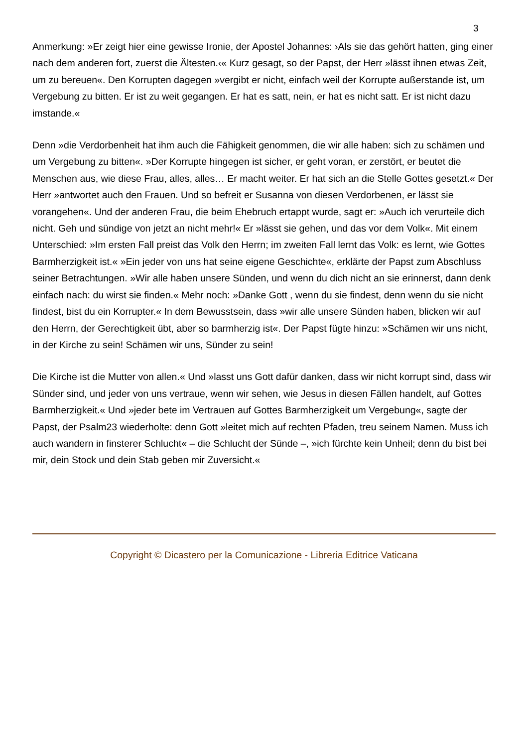3
Anmerkung: »Er zeigt hier eine gewisse Ironie, der Apostel Johannes: ›Als sie das gehört hatten, ging einer nach dem anderen fort, zuerst die Ältesten.‹« Kurz gesagt, so der Papst, der Herr »lässt ihnen etwas Zeit, um zu bereuen«. Den Korrupten dagegen »vergibt er nicht, einfach weil der Korrupte außerstande ist, um Vergebung zu bitten. Er ist zu weit gegangen. Er hat es satt, nein, er hat es nicht satt. Er ist nicht dazu imstande.«
Denn »die Verdorbenheit hat ihm auch die Fähigkeit genommen, die wir alle haben: sich zu schämen und um Vergebung zu bitten«. »Der Korrupte hingegen ist sicher, er geht voran, er zerstört, er beutet die Menschen aus, wie diese Frau, alles, alles… Er macht weiter. Er hat sich an die Stelle Gottes gesetzt.« Der Herr »antwortet auch den Frauen. Und so befreit er Susanna von diesen Verdorbenen, er lässt sie vorangehen«. Und der anderen Frau, die beim Ehebruch ertappt wurde, sagt er: »Auch ich verurteile dich nicht. Geh und sündige von jetzt an nicht mehr!« Er »lässt sie gehen, und das vor dem Volk«. Mit einem Unterschied: »Im ersten Fall preist das Volk den Herrn; im zweiten Fall lernt das Volk: es lernt, wie Gottes Barmherzigkeit ist.« »Ein jeder von uns hat seine eigene Geschichte«, erklärte der Papst zum Abschluss seiner Betrachtungen. »Wir alle haben unsere Sünden, und wenn du dich nicht an sie erinnerst, dann denk einfach nach: du wirst sie finden.« Mehr noch: »Danke Gott , wenn du sie findest, denn wenn du sie nicht findest, bist du ein Korrupter.« In dem Bewusstsein, dass »wir alle unsere Sünden haben, blicken wir auf den Herrn, der Gerechtigkeit übt, aber so barmherzig ist«. Der Papst fügte hinzu: »Schämen wir uns nicht, in der Kirche zu sein! Schämen wir uns, Sünder zu sein!
Die Kirche ist die Mutter von allen.« Und »lasst uns Gott dafür danken, dass wir nicht korrupt sind, dass wir Sünder sind, und jeder von uns vertraue, wenn wir sehen, wie Jesus in diesen Fällen handelt, auf Gottes Barmherzigkeit.« Und »jeder bete im Vertrauen auf Gottes Barmherzigkeit um Vergebung«, sagte der Papst, der Psalm23 wiederholte: denn Gott »leitet mich auf rechten Pfaden, treu seinem Namen. Muss ich auch wandern in finsterer Schlucht« – die Schlucht der Sünde –, »ich fürchte kein Unheil; denn du bist bei mir, dein Stock und dein Stab geben mir Zuversicht.«
Copyright © Dicastero per la Comunicazione - Libreria Editrice Vaticana